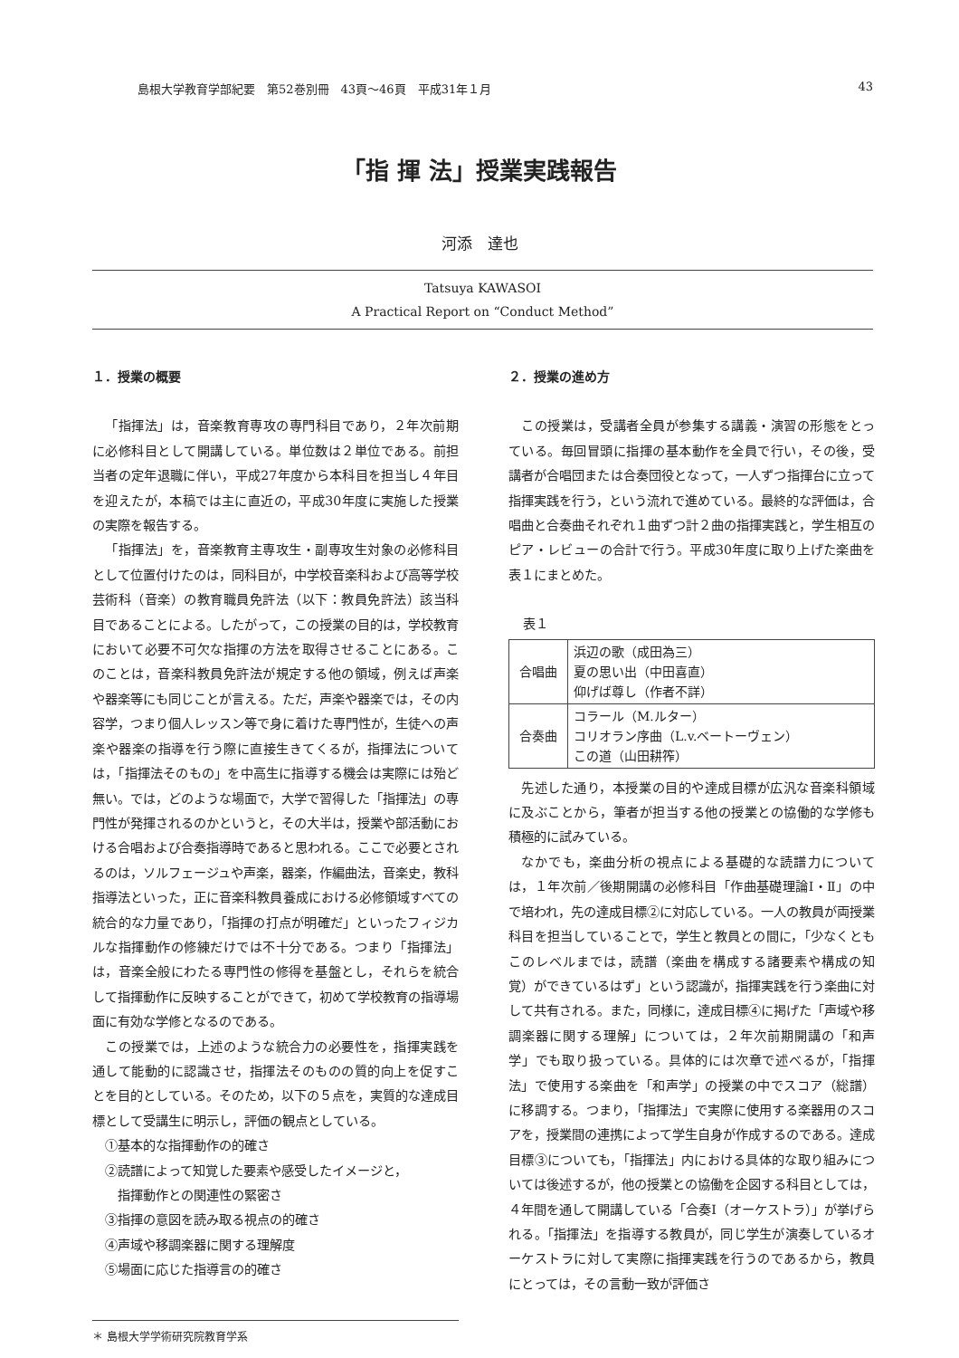島根大学教育学部紀要　第52巻別冊　43頁～46頁　平成31年１月 43
「指 揮 法」授業実践報告
河添　達也
Tatsuya KAWASOI
A Practical Report on “Conduct Method”
１．授業の概要
「指揮法」は，音楽教育専攻の専門科目であり，２年次前期に必修科目として開講している。単位数は２単位である。前担当者の定年退職に伴い，平成27年度から本科目を担当し４年目を迎えたが，本稿では主に直近の，平成30年度に実施した授業の実際を報告する。
「指揮法」を，音楽教育主専攻生・副専攻生対象の必修科目として位置付けたのは，同科目が，中学校音楽科および高等学校芸術科（音楽）の教育職員免許法（以下：教員免許法）該当科目であることによる。したがって，この授業の目的は，学校教育において必要不可欠な指揮の方法を取得させることにある。このことは，音楽科教員免許法が規定する他の領域，例えば声楽や器楽等にも同じことが言える。ただ，声楽や器楽では，その内容学，つまり個人レッスン等で身に着けた専門性が，生徒への声楽や器楽の指導を行う際に直接生きてくるが，指揮法については，「指揮法そのもの」を中高生に指導する機会は実際には殆ど無い。では，どのような場面で，大学で習得した「指揮法」の専門性が発揮されるのかというと，その大半は，授業や部活動における合唱および合奏指導時であると思われる。ここで必要とされるのは，ソルフェージュや声楽，器楽，作編曲法，音楽史，教科指導法といった，正に音楽科教員養成における必修領域すべての統合的な力量であり，「指揮の打点が明確だ」といったフィジカルな指揮動作の修練だけでは不十分である。つまり「指揮法」は，音楽全般にわたる専門性の修得を基盤とし，それらを統合して指揮動作に反映することができて，初めて学校教育の指導場面に有効な学修となるのである。
この授業では，上述のような統合力の必要性を，指揮実践を通して能動的に認識させ，指揮法そのものの質的向上を促すことを目的としている。そのため，以下の５点を，実質的な達成目標として受講生に明示し，評価の観点としている。
①基本的な指揮動作の的確さ
②読譜によって知覚した要素や感受したイメージと，
指揮動作との関連性の緊密さ
③指揮の意図を読み取る視点の的確さ
④声域や移調楽器に関する理解度
⑤場面に応じた指導言の的確さ
２．授業の進め方
この授業は，受講者全員が参集する講義・演習の形態をとっている。毎回冒頭に指揮の基本動作を全員で行い，その後，受講者が合唱団または合奏団役となって，一人ずつ指揮台に立って指揮実践を行う，という流れで進めている。最終的な評価は，合唱曲と合奏曲それぞれ１曲ずつ計２曲の指揮実践と，学生相互のピア・レビューの合計で行う。平成30年度に取り上げた楽曲を表１にまとめた。
表１
| 合唱曲 | 浜辺の歌（成田為三） 夏の思い出（中田喜直） 仰げば尊し（作者不詳） |
| 合奏曲 | コラール（M.ルター） コリオラン序曲（L.v.ベートーヴェン） この道（山田耕筰） |
先述した通り，本授業の目的や達成目標が広汎な音楽科領域に及ぶことから，筆者が担当する他の授業との協働的な学修も積極的に試みている。
なかでも，楽曲分析の視点による基礎的な読譜力については，１年次前／後期開講の必修科目「作曲基礎理論Ⅰ・Ⅱ」の中で培われ，先の達成目標②に対応している。一人の教員が両授業科目を担当していることで，学生と教員との間に，「少なくともこのレベルまでは，読譜（楽曲を構成する諸要素や構成の知覚）ができているはず」という認識が，指揮実践を行う楽曲に対して共有される。また，同様に，達成目標④に掲げた「声域や移調楽器に関する理解」については，２年次前期開講の「和声学」でも取り扱っている。具体的には次章で述べるが，「指揮法」で使用する楽曲を「和声学」の授業の中でスコア（総譜）に移調する。つまり，「指揮法」で実際に使用する楽器用のスコアを，授業間の連携によって学生自身が作成するのである。達成目標③についても，「指揮法」内における具体的な取り組みについては後述するが，他の授業との協働を企図する科目としては，４年間を通して開講している「合奏Ⅰ（オーケストラ）」が挙げられる。「指揮法」を指導する教員が，同じ学生が演奏しているオーケストラに対して実際に指揮実践を行うのであるから，教員にとっては，その言動一致が評価さ
＊ 島根大学学術研究院教育学系